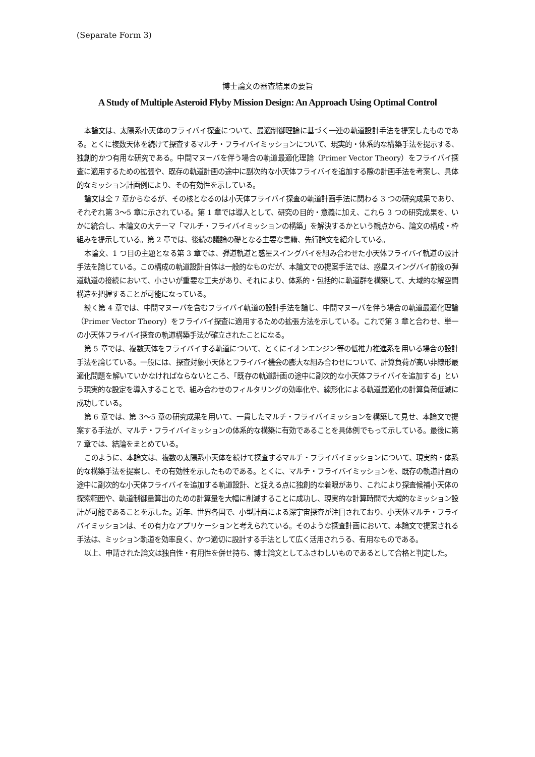(Separate Form 3)
博士論文の審査結果の要旨
A Study of Multiple Asteroid Flyby Mission Design: An Approach Using Optimal Control
本論文は、太陽系小天体のフライバイ探査について、最適制御理論に基づく一連の軌道設計手法を提案したものである。とくに複数天体を続けて探査するマルチ・フライバイミッションについて、現実的・体系的な構築手法を提示する、独創的かつ有用な研究である。中間マヌーバを伴う場合の軌道最適化理論（Primer Vector Theory）をフライバイ探査に適用するための拡張や、既存の軌道計画の途中に副次的な小天体フライバイを追加する際の計画手法を考案し、具体的なミッション計画例により、その有効性を示している。
論文は全 7 章からなるが、その核となるのは小天体フライバイ探査の軌道計画手法に関わる 3 つの研究成果であり、それぞれ第 3〜5 章に示されている。第 1 章では導入として、研究の目的・意義に加え、これら 3 つの研究成果を、いかに統合し、本論文の大テーマ「マルチ・フライバイミッションの構築」を解決するかという観点から、論文の構成・枠組みを提示している。第 2 章では、後続の議論の礎となる主要な書籍、先行論文を紹介している。
本論文、1 つ目の主題となる第 3 章では、弾道軌道と惑星スイングバイを組み合わせた小天体フライバイ軌道の設計手法を論じている。この構成の軌道設計自体は一般的なものだが、本論文での提案手法では、惑星スイングバイ前後の弾道軌道の接続において、小さいが重要な工夫があり、それにより、体系的・包括的に軌道群を構築して、大域的な解空間構造を把握することが可能になっている。
続く第 4 章では、中間マヌーバを含むフライバイ軌道の設計手法を論じ、中間マヌーバを伴う場合の軌道最適化理論（Primer Vector Theory）をフライバイ探査に適用するための拡張方法を示している。これで第 3 章と合わせ、単一の小天体フライバイ探査の軌道構築手法が確立されたことになる。
第 5 章では、複数天体をフライバイする軌道について、とくにイオンエンジン等の低推力推進系を用いる場合の設計手法を論じている。一般には、探査対象小天体とフライバイ機会の膨大な組み合わせについて、計算負荷が高い非線形最適化問題を解いていかなければならないところ、「既存の軌道計画の途中に副次的な小天体フライバイを追加する」という現実的な設定を導入することで、組み合わせのフィルタリングの効率化や、線形化による軌道最適化の計算負荷低減に成功している。
第 6 章では、第 3〜5 章の研究成果を用いて、一貫したマルチ・フライバイミッションを構築して見せ、本論文で提案する手法が、マルチ・フライバイミッションの体系的な構築に有効であることを具体例でもって示している。最後に第 7 章では、結論をまとめている。
このように、本論文は、複数の太陽系小天体を続けて探査するマルチ・フライバイミッションについて、現実的・体系的な構築手法を提案し、その有効性を示したものである。とくに、マルチ・フライバイミッションを、既存の軌道計画の途中に副次的な小天体フライバイを追加する軌道設計、と捉える点に独創的な着眼があり、これにより探査候補小天体の探索範囲や、軌道制御量算出のための計算量を大幅に削減することに成功し、現実的な計算時間で大域的なミッション設計が可能であることを示した。近年、世界各国で、小型計画による深宇宙探査が注目されており、小天体マルチ・フライバイミッションは、その有力なアプリケーションと考えられている。そのような探査計画において、本論文で提案される手法は、ミッション軌道を効率良く、かつ適切に設計する手法として広く活用されうる、有用なものである。
以上、申請された論文は独自性・有用性を併せ持ち、博士論文としてふさわしいものであるとして合格と判定した。